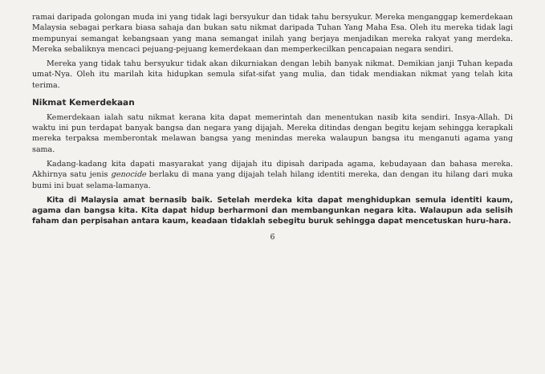ramai daripada golongan muda ini yang tidak lagi bersyukur dan tidak tahu bersyukur. Mereka menganggap kemerdekaan Malaysia sebagai perkara biasa sahaja dan bukan satu nikmat daripada Tuhan Yang Maha Esa. Oleh itu mereka tidak lagi mempunyai semangat kebangsaan yang mana semangat inilah yang berjaya menjadikan mereka rakyat yang merdeka. Mereka sebaliknya mencaci pejuang-pejuang kemerdekaan dan memperkecilkan pencapaian negara sendiri.
Mereka yang tidak tahu bersyukur tidak akan dikurniakan dengan lebih banyak nikmat. Demikian janji Tuhan kepada umat-Nya. Oleh itu marilah kita hidupkan semula sifat-sifat yang mulia, dan tidak mendiakan nikmat yang telah kita terima.
Nikmat Kemerdekaan
Kemerdekaan ialah satu nikmat kerana kita dapat memerintah dan menentukan nasib kita sendiri. Insya-Allah. Di waktu ini pun terdapat banyak bangsa dan negara yang dijajah. Mereka ditindas dengan begitu kejam sehingga kerapkali mereka terpaksa memberontak melawan bangsa yang menindas mereka walaupun bangsa itu menganuti agama yang sama.
Kadang-kadang kita dapati masyarakat yang dijajah itu dipisah daripada agama, kebudayaan dan bahasa mereka. Akhirnya satu jenis genocide berlaku di mana yang dijajah telah hilang identiti mereka, dan dengan itu hilang dari muka bumi ini buat selama-lamanya.
Kita di Malaysia amat bernasib baik. Setelah merdeka kita dapat menghidupkan semula identiti kaum, agama dan bangsa kita. Kita dapat hidup berharmoni dan membangunkan negara kita. Walaupun ada selisih faham dan perpisahan antara kaum, keadaan tidaklah sebegitu buruk sehingga dapat mencetuskan huru-hara.
6